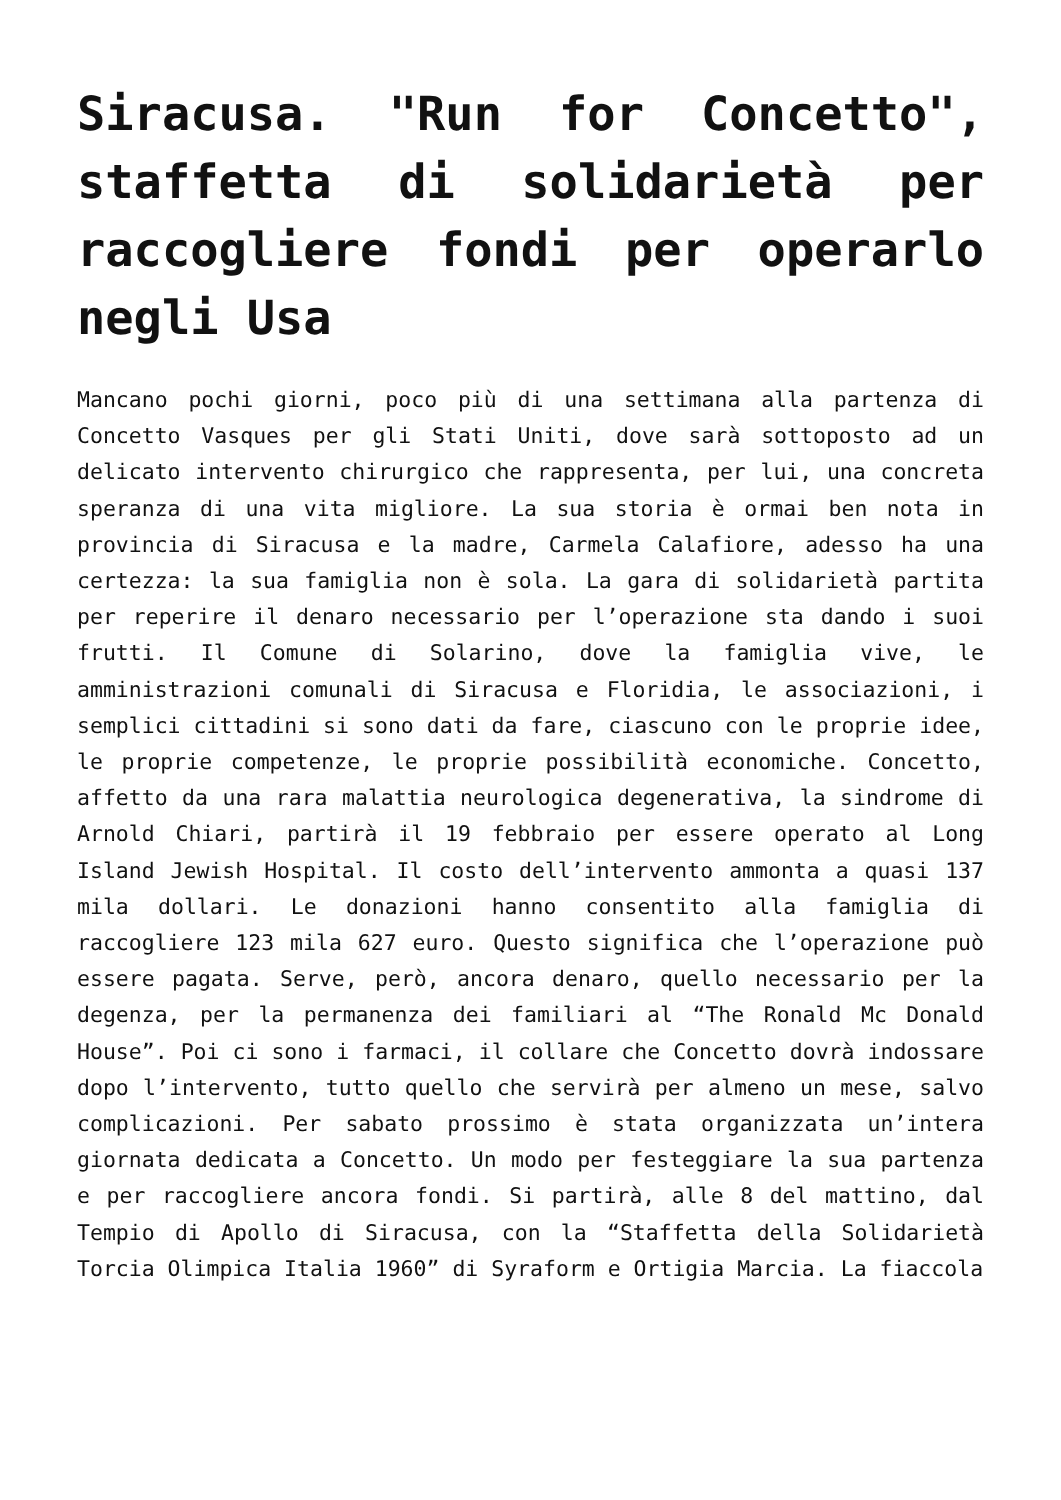Siracusa. "Run for Concetto", staffetta di solidarietà per raccogliere fondi per operarlo negli Usa
Mancano pochi giorni, poco più di una settimana alla partenza di Concetto Vasques per gli Stati Uniti, dove sarà sottoposto ad un delicato intervento chirurgico che rappresenta, per lui, una concreta speranza di una vita migliore. La sua storia è ormai ben nota in provincia di Siracusa e la madre, Carmela Calafiore, adesso ha una certezza: la sua famiglia non è sola. La gara di solidarietà partita per reperire il denaro necessario per l’operazione sta dando i suoi frutti. Il Comune di Solarino, dove la famiglia vive, le amministrazioni comunali di Siracusa e Floridia, le associazioni, i semplici cittadini si sono dati da fare, ciascuno con le proprie idee, le proprie competenze, le proprie possibilità economiche. Concetto, affetto da una rara malattia neurologica degenerativa, la sindrome di Arnold Chiari, partirà il 19 febbraio per essere operato al Long Island Jewish Hospital. Il costo dell’intervento ammonta a quasi 137 mila dollari. Le donazioni hanno consentito alla famiglia di raccogliere 123 mila 627 euro. Questo significa che l’operazione può essere pagata. Serve, però, ancora denaro, quello necessario per la degenza, per la permanenza dei familiari al “The Ronald Mc Donald House”. Poi ci sono i farmaci, il collare che Concetto dovrà indossare dopo l’intervento, tutto quello che servirà per almeno un mese, salvo complicazioni. Per sabato prossimo è stata organizzata un’intera giornata dedicata a Concetto. Un modo per festeggiare la sua partenza e per raccogliere ancora fondi. Si partirà, alle 8 del mattino, dal Tempio di Apollo di Siracusa, con la “Staffetta della Solidarietà Torcia Olimpica Italia 1960” di Syraform e Ortigia Marcia. La fiaccola